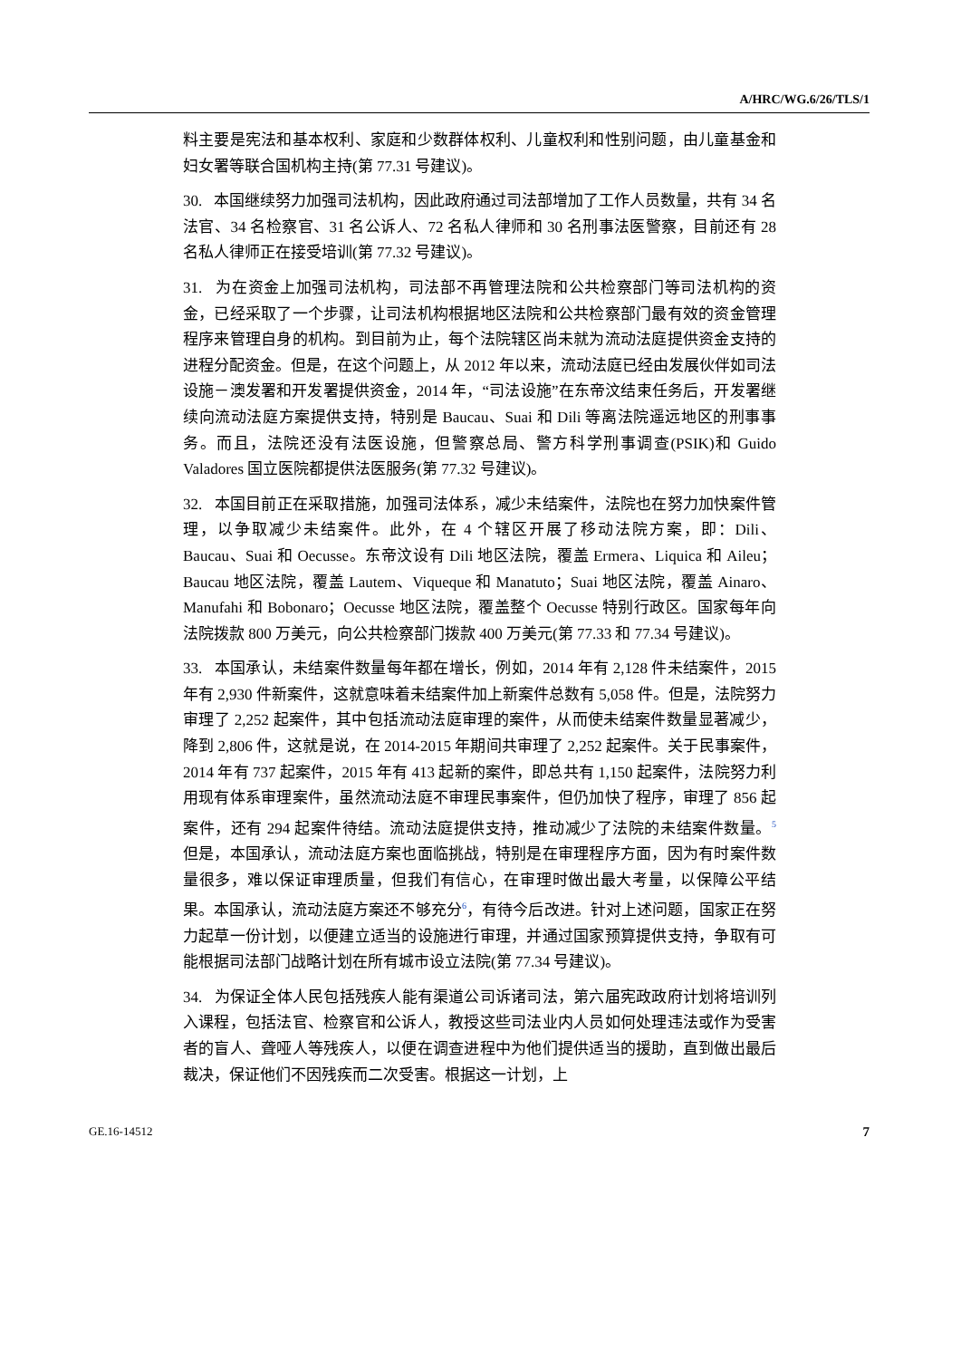A/HRC/WG.6/26/TLS/1
料主要是宪法和基本权利、家庭和少数群体权利、儿童权利和性别问题，由儿童基金和妇女署等联合国机构主持(第 77.31 号建议)。
30. 本国继续努力加强司法机构，因此政府通过司法部增加了工作人员数量，共有 34 名法官、34 名检察官、31 名公诉人、72 名私人律师和 30 名刑事法医警察，目前还有 28 名私人律师正在接受培训(第 77.32 号建议)。
31. 为在资金上加强司法机构，司法部不再管理法院和公共检察部门等司法机构的资金，已经采取了一个步骤，让司法机构根据地区法院和公共检察部门最有效的资金管理程序来管理自身的机构。到目前为止，每个法院辖区尚未就为流动法庭提供资金支持的进程分配资金。但是，在这个问题上，从 2012 年以来，流动法庭已经由发展伙伴如司法设施－澳发署和开发署提供资金，2014 年，“司法设施”在东帝汶结束任务后，开发署继续向流动法庭方案提供支持，特别是 Baucau、Suai 和 Dili 等离法院遥远地区的刑事事务。而且，法院还没有法医设施，但警察总局、警方科学刑事调查(PSIK)和 Guido Valadores 国立医院都提供法医服务(第 77.32 号建议)。
32. 本国目前正在采取措施，加强司法体系，减少未结案件，法院也在努力加快案件管理，以争取减少未结案件。此外，在 4 个辖区开展了移动法院方案，即：Dili、Baucau、Suai 和 Oecusse。东帝汶设有 Dili 地区法院，覆盖 Ermera、Liquica 和 Aileu；Baucau 地区法院，覆盖 Lautem、Viqueque 和 Manatuto；Suai 地区法院，覆盖 Ainaro、Manufahi 和 Bobonaro；Oecusse 地区法院，覆盖整个 Oecusse 特别行政区。国家每年向法院拨款 800 万美元，向公共检察部门拨款 400 万美元(第 77.33 和 77.34 号建议)。
33. 本国承认，未结案件数量每年都在增长，例如，2014 年有 2,128 件未结案件，2015 年有 2,930 件新案件，这就意味着未结案件加上新案件总数有 5,058 件。但是，法院努力审理了 2,252 起案件，其中包括流动法庭审理的案件，从而使未结案件数量显著减少，降到 2,806 件，这就是说，在 2014-2015 年期间共审理了 2,252 起案件。关于民事案件，2014 年有 737 起案件，2015 年有 413 起新的案件，即总共有 1,150 起案件，法院努力利用现有体系审理案件，虽然流动法庭不审理民事案件，但仍加快了程序，审理了 856 起案件，还有 294 起案件待结。流动法庭提供支持，推动减少了法院的未结案件数量。<sup>5</sup> 但是，本国承认，流动法庭方案也面临挑战，特别是在审理程序方面，因为有时案件数量很多，难以保证审理质量，但我们有信心，在审理时做出最大考量，以保障公平结果。本国承认，流动法庭方案还不够充分<sup>6</sup>，有待今后改进。针对上述问题，国家正在努力起草一份计划，以便建立适当的设施进行审理，并通过国家预算提供支持，争取有可能根据司法部门战略计划在所有城市设立法院(第 77.34 号建议)。
34. 为保证全体人民包括残疾人能有渠道公司诉诸司法，第六届宪政政府计划将培训列入课程，包括法官、检察官和公诉人，教授这些司法业内人员如何处理违法或作为受害者的盲人、聋哑人等残疾人，以便在调查进程中为他们提供适当的援助，直到做出最后裁决，保证他们不因残疾而二次受害。根据这一计划，上
GE.16-14512 7